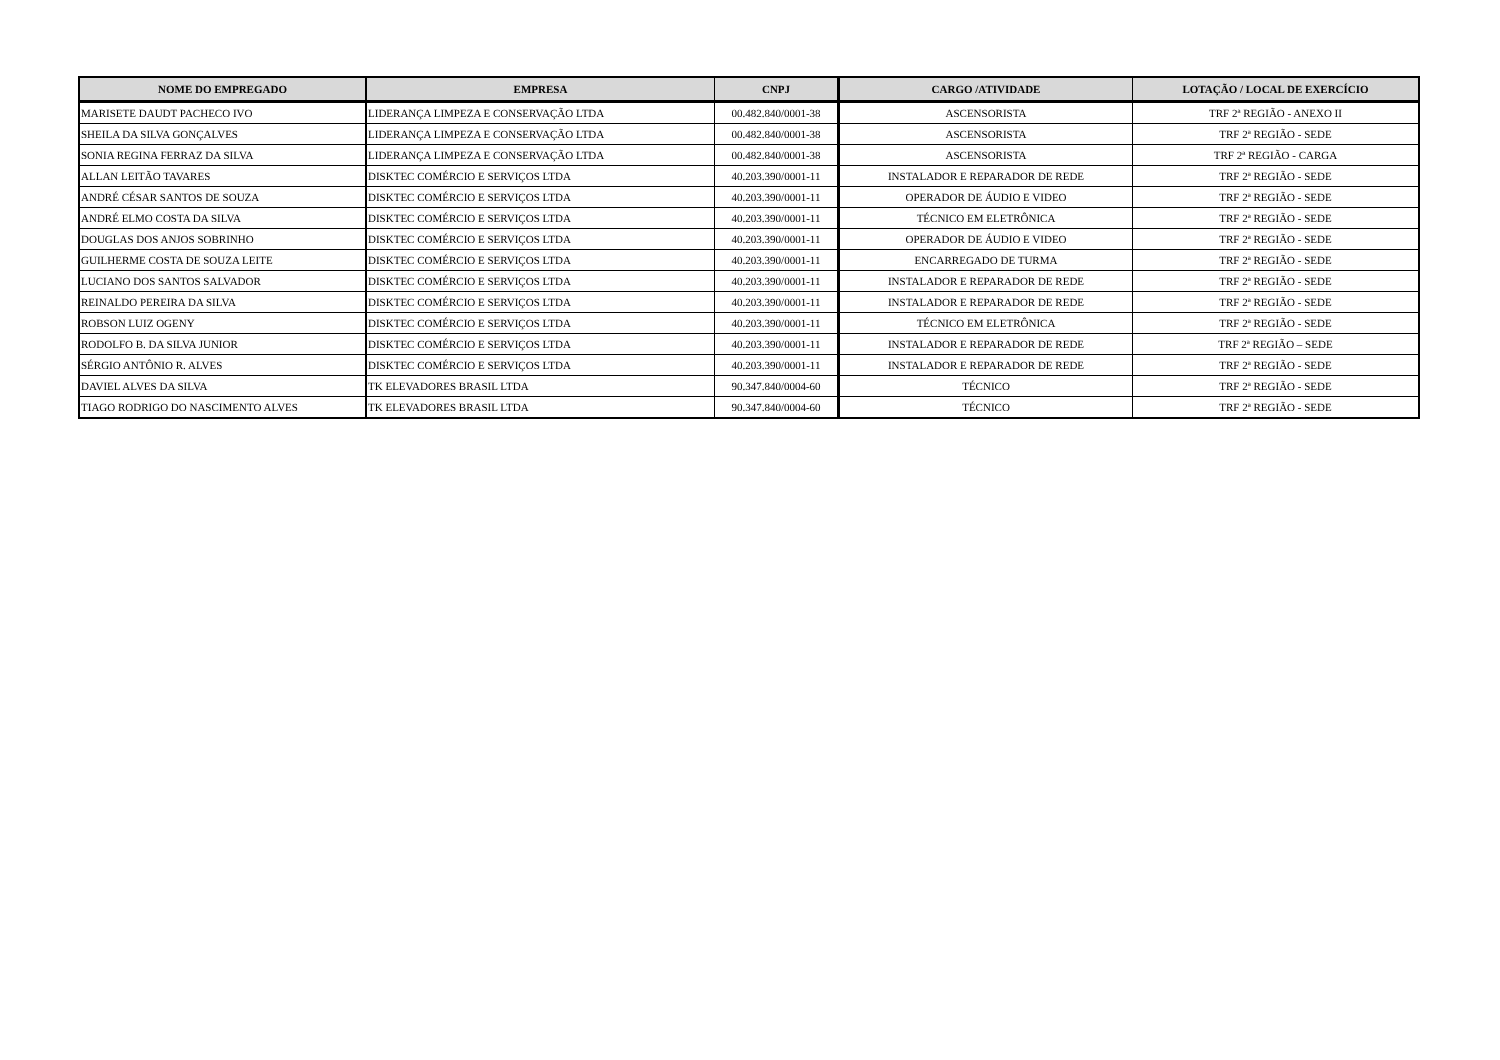| NOME DO EMPREGADO | EMPRESA | CNPJ | CARGO /ATIVIDADE | LOTAÇÃO / LOCAL DE EXERCÍCIO |
| --- | --- | --- | --- | --- |
| MARISETE DAUDT PACHECO IVO | LIDERANÇA LIMPEZA E CONSERVAÇÃO LTDA | 00.482.840/0001-38 | ASCENSORISTA | TRF 2ª REGIÃO - ANEXO II |
| SHEILA DA SILVA GONÇALVES | LIDERANÇA LIMPEZA E CONSERVAÇÃO LTDA | 00.482.840/0001-38 | ASCENSORISTA | TRF 2ª REGIÃO - SEDE |
| SONIA REGINA FERRAZ DA SILVA | LIDERANÇA LIMPEZA E CONSERVAÇÃO LTDA | 00.482.840/0001-38 | ASCENSORISTA | TRF 2ª REGIÃO - CARGA |
| ALLAN LEITÃO TAVARES | DISKTEC COMÉRCIO E SERVIÇOS LTDA | 40.203.390/0001-11 | INSTALADOR E REPARADOR DE REDE | TRF 2ª REGIÃO - SEDE |
| ANDRÉ CÉSAR SANTOS DE SOUZA | DISKTEC COMÉRCIO E SERVIÇOS LTDA | 40.203.390/0001-11 | OPERADOR DE ÁUDIO E VIDEO | TRF 2ª REGIÃO - SEDE |
| ANDRÉ ELMO COSTA DA SILVA | DISKTEC COMÉRCIO E SERVIÇOS LTDA | 40.203.390/0001-11 | TÉCNICO EM ELETRÔNICA | TRF 2ª REGIÃO - SEDE |
| DOUGLAS DOS ANJOS SOBRINHO | DISKTEC COMÉRCIO E SERVIÇOS LTDA | 40.203.390/0001-11 | OPERADOR DE ÁUDIO E VIDEO | TRF 2ª REGIÃO - SEDE |
| GUILHERME COSTA DE SOUZA LEITE | DISKTEC COMÉRCIO E SERVIÇOS LTDA | 40.203.390/0001-11 | ENCARREGADO DE TURMA | TRF 2ª REGIÃO - SEDE |
| LUCIANO DOS SANTOS SALVADOR | DISKTEC COMÉRCIO E SERVIÇOS LTDA | 40.203.390/0001-11 | INSTALADOR E REPARADOR DE REDE | TRF 2ª REGIÃO - SEDE |
| REINALDO PEREIRA DA SILVA | DISKTEC COMÉRCIO E SERVIÇOS LTDA | 40.203.390/0001-11 | INSTALADOR E REPARADOR DE REDE | TRF 2ª REGIÃO - SEDE |
| ROBSON LUIZ OGENY | DISKTEC COMÉRCIO E SERVIÇOS LTDA | 40.203.390/0001-11 | TÉCNICO EM ELETRÔNICA | TRF 2ª REGIÃO - SEDE |
| RODOLFO B. DA SILVA JUNIOR | DISKTEC COMÉRCIO E SERVIÇOS LTDA | 40.203.390/0001-11 | INSTALADOR E REPARADOR DE REDE | TRF 2ª REGIÃO – SEDE |
| SÉRGIO ANTÔNIO R. ALVES | DISKTEC COMÉRCIO E SERVIÇOS LTDA | 40.203.390/0001-11 | INSTALADOR E REPARADOR DE REDE | TRF 2ª REGIÃO - SEDE |
| DAVIEL ALVES DA SILVA | TK ELEVADORES BRASIL LTDA | 90.347.840/0004-60 | TÉCNICO | TRF 2ª REGIÃO - SEDE |
| TIAGO RODRIGO DO NASCIMENTO ALVES | TK ELEVADORES BRASIL LTDA | 90.347.840/0004-60 | TÉCNICO | TRF 2ª REGIÃO - SEDE |